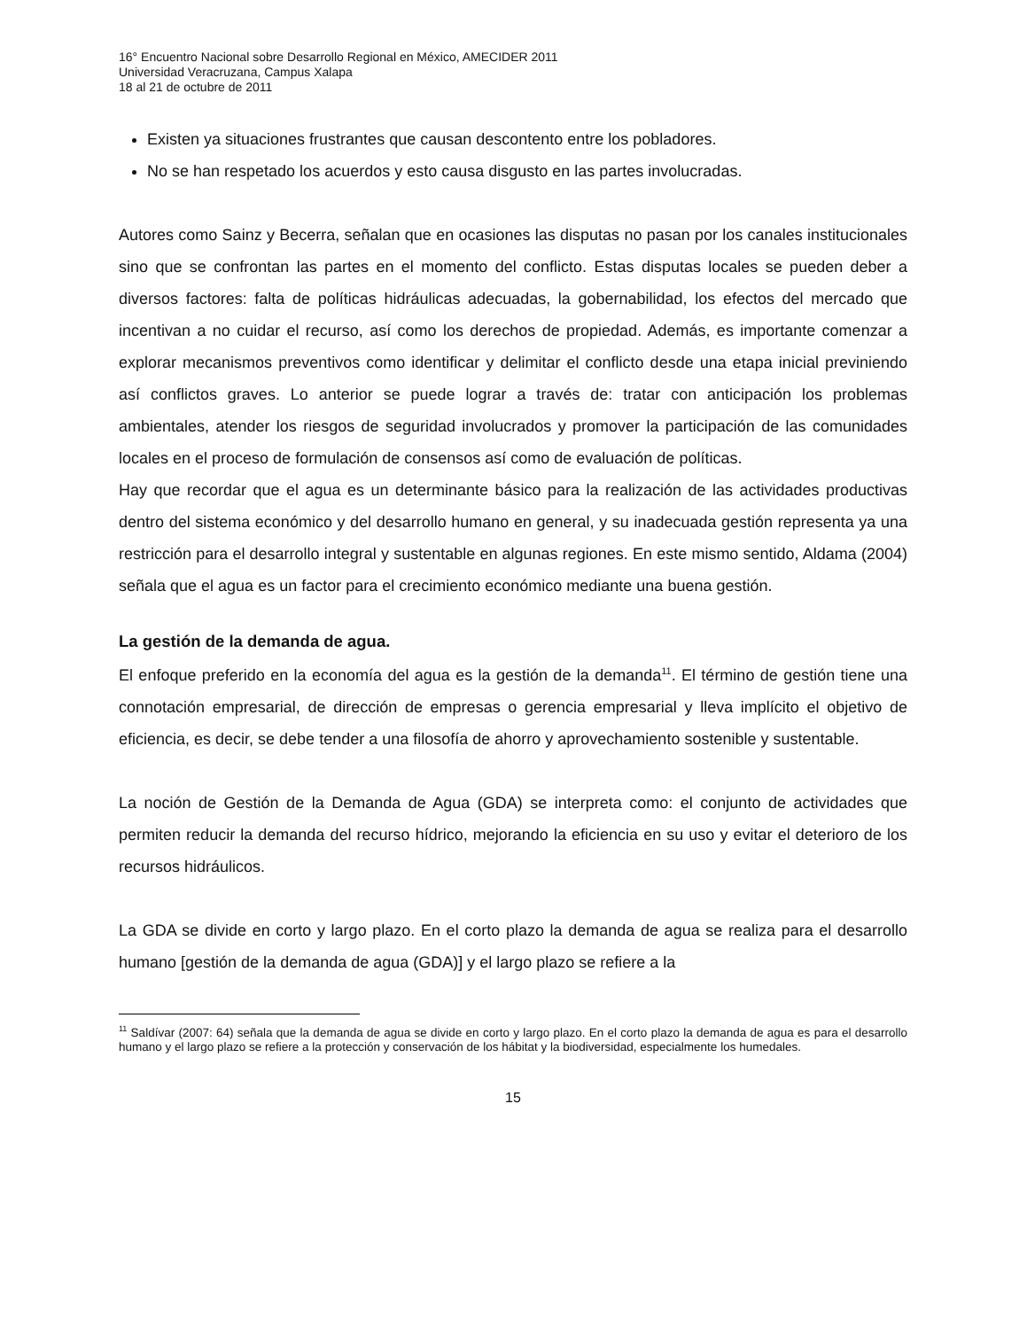16° Encuentro Nacional sobre Desarrollo Regional en México, AMECIDER 2011
Universidad Veracruzana, Campus Xalapa
18 al 21 de octubre de 2011
Existen ya situaciones frustrantes que causan descontento entre los pobladores.
No se han respetado los acuerdos y esto causa disgusto en las partes involucradas.
Autores como Sainz y Becerra, señalan que en ocasiones las disputas no pasan por los canales institucionales sino que se confrontan las partes en el momento del conflicto. Estas disputas locales se pueden deber a diversos factores: falta de políticas hidráulicas adecuadas, la gobernabilidad, los efectos del mercado que incentivan a no cuidar el recurso, así como los derechos de propiedad. Además, es importante comenzar a explorar mecanismos preventivos como identificar y delimitar el conflicto desde una etapa inicial previniendo así conflictos graves. Lo anterior se puede lograr a través de: tratar con anticipación los problemas ambientales, atender los riesgos de seguridad involucrados y promover la participación de las comunidades locales en el proceso de formulación de consensos así como de evaluación de políticas.
Hay que recordar que el agua es un determinante básico para la realización de las actividades productivas dentro del sistema económico y del desarrollo humano en general, y su inadecuada gestión representa ya una restricción para el desarrollo integral y sustentable en algunas regiones. En este mismo sentido, Aldama (2004) señala que el agua es un factor para el crecimiento económico mediante una buena gestión.
La gestión de la demanda de agua.
El enfoque preferido en la economía del agua es la gestión de la demanda<sup>11</sup>. El término de gestión tiene una connotación empresarial, de dirección de empresas o gerencia empresarial y lleva implícito el objetivo de eficiencia, es decir, se debe tender a una filosofía de ahorro y aprovechamiento sostenible y sustentable.
La noción de Gestión de la Demanda de Agua (GDA) se interpreta como: el conjunto de actividades que permiten reducir la demanda del recurso hídrico, mejorando la eficiencia en su uso y evitar el deterioro de los recursos hidráulicos.
La GDA se divide en corto y largo plazo. En el corto plazo la demanda de agua se realiza para el desarrollo humano [gestión de la demanda de agua (GDA)] y el largo plazo se refiere a la
<sup>11</sup> Saldívar (2007: 64) señala que la demanda de agua se divide en corto y largo plazo. En el corto plazo la demanda de agua es para el desarrollo humano y el largo plazo se refiere a la protección y conservación de los hábitat y la biodiversidad, especialmente los humedales.
15